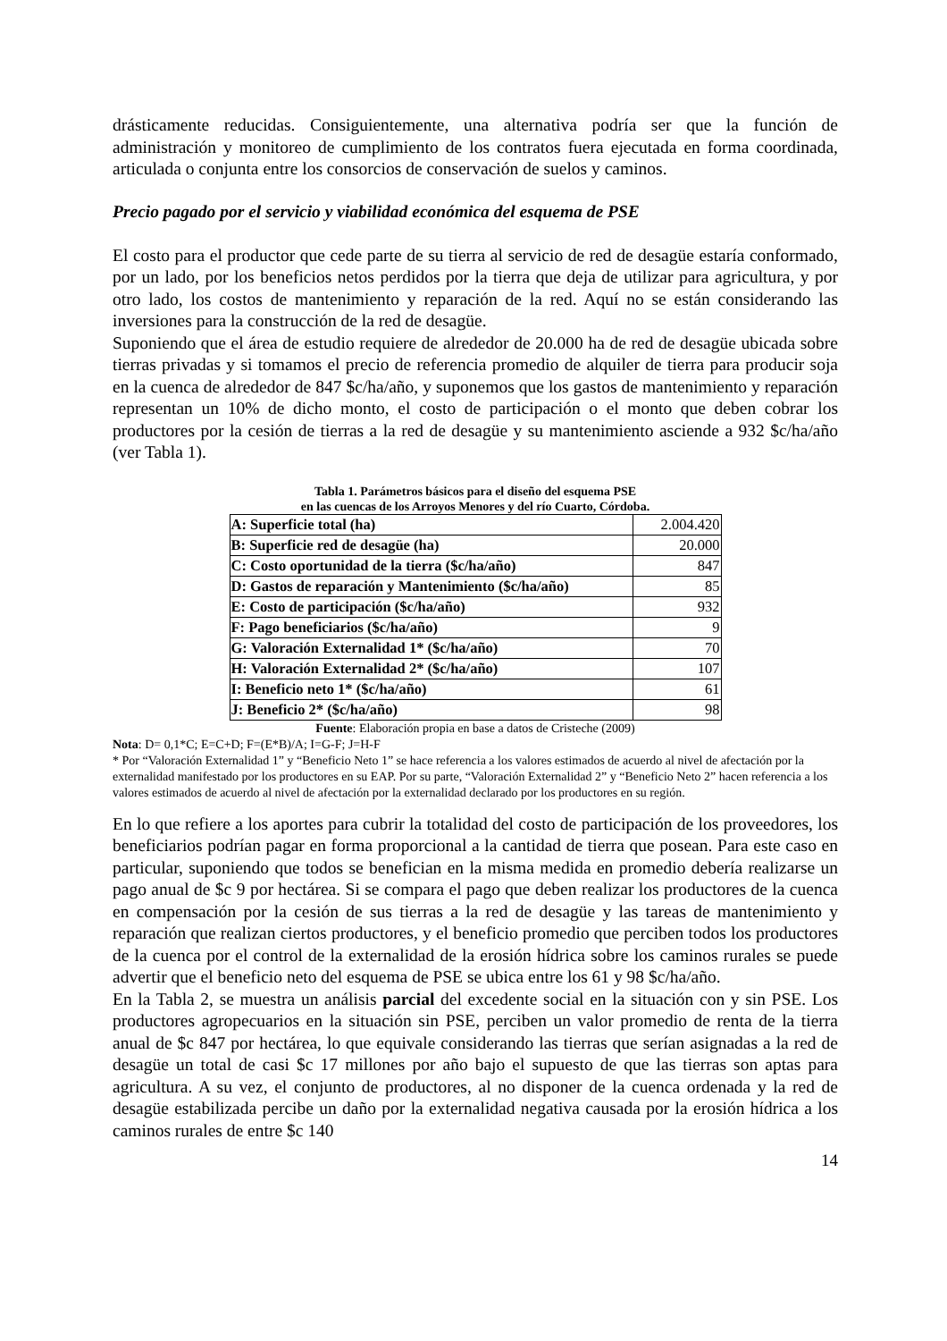drásticamente reducidas. Consiguientemente, una alternativa podría ser que la función de administración y monitoreo de cumplimiento de los contratos fuera ejecutada en forma coordinada, articulada o conjunta entre los consorcios de conservación de suelos y caminos.
Precio pagado por el servicio y viabilidad económica del esquema de PSE
El costo para el productor que cede parte de su tierra al servicio de red de desagüe estaría conformado, por un lado, por los beneficios netos perdidos por la tierra que deja de utilizar para agricultura, y por otro lado, los costos de mantenimiento y reparación de la red. Aquí no se están considerando las inversiones para la construcción de la red de desagüe.
Suponiendo que el área de estudio requiere de alrededor de 20.000 ha de red de desagüe ubicada sobre tierras privadas y si tomamos el precio de referencia promedio de alquiler de tierra para producir soja en la cuenca de alrededor de 847 $c/ha/año, y suponemos que los gastos de mantenimiento y reparación representan un 10% de dicho monto, el costo de participación o el monto que deben cobrar los productores por la cesión de tierras a la red de desagüe y su mantenimiento asciende a 932 $c/ha/año (ver Tabla 1).
Tabla 1. Parámetros básicos para el diseño del esquema PSE
en las cuencas de los Arroyos Menores y del río Cuarto, Córdoba.
| A: Superficie total (ha) | 2.004.420 |
| B: Superficie red de desagüe (ha) | 20.000 |
| C: Costo oportunidad de la tierra ($c/ha/año) | 847 |
| D: Gastos de reparación y Mantenimiento ($c/ha/año) | 85 |
| E: Costo de participación ($c/ha/año) | 932 |
| F: Pago beneficiarios ($c/ha/año) | 9 |
| G: Valoración Externalidad 1* ($c/ha/año) | 70 |
| H: Valoración Externalidad 2* ($c/ha/año) | 107 |
| I: Beneficio neto 1* ($c/ha/año) | 61 |
| J: Beneficio 2* ($c/ha/año) | 98 |
Fuente: Elaboración propia en base a datos de Cristeche (2009)
Nota: D= 0,1*C; E=C+D; F=(E*B)/A; I=G-F; J=H-F
* Por “Valoración Externalidad 1” y “Beneficio Neto 1” se hace referencia a los valores estimados de acuerdo al nivel de afectación por la externalidad manifestado por los productores en su EAP. Por su parte, “Valoración Externalidad 2” y “Beneficio Neto 2” hacen referencia a los valores estimados de acuerdo al nivel de afectación por la externalidad declarado por los productores en su región.
En lo que refiere a los aportes para cubrir la totalidad del costo de participación de los proveedores, los beneficiarios podrían pagar en forma proporcional a la cantidad de tierra que posean. Para este caso en particular, suponiendo que todos se benefician en la misma medida en promedio debería realizarse un pago anual de $c 9 por hectárea. Si se compara el pago que deben realizar los productores de la cuenca en compensación por la cesión de sus tierras a la red de desagüe y las tareas de mantenimiento y reparación que realizan ciertos productores, y el beneficio promedio que perciben todos los productores de la cuenca por el control de la externalidad de la erosión hídrica sobre los caminos rurales se puede advertir que el beneficio neto del esquema de PSE se ubica entre los 61 y 98 $c/ha/año.
En la Tabla 2, se muestra un análisis parcial del excedente social en la situación con y sin PSE. Los productores agropecuarios en la situación sin PSE, perciben un valor promedio de renta de la tierra anual de $c 847 por hectárea, lo que equivale considerando las tierras que serían asignadas a la red de desagüe un total de casi $c 17 millones por año bajo el supuesto de que las tierras son aptas para agricultura. A su vez, el conjunto de productores, al no disponer de la cuenca ordenada y la red de desagüe estabilizada percibe un daño por la externalidad negativa causada por la erosión hídrica a los caminos rurales de entre $c 140
14